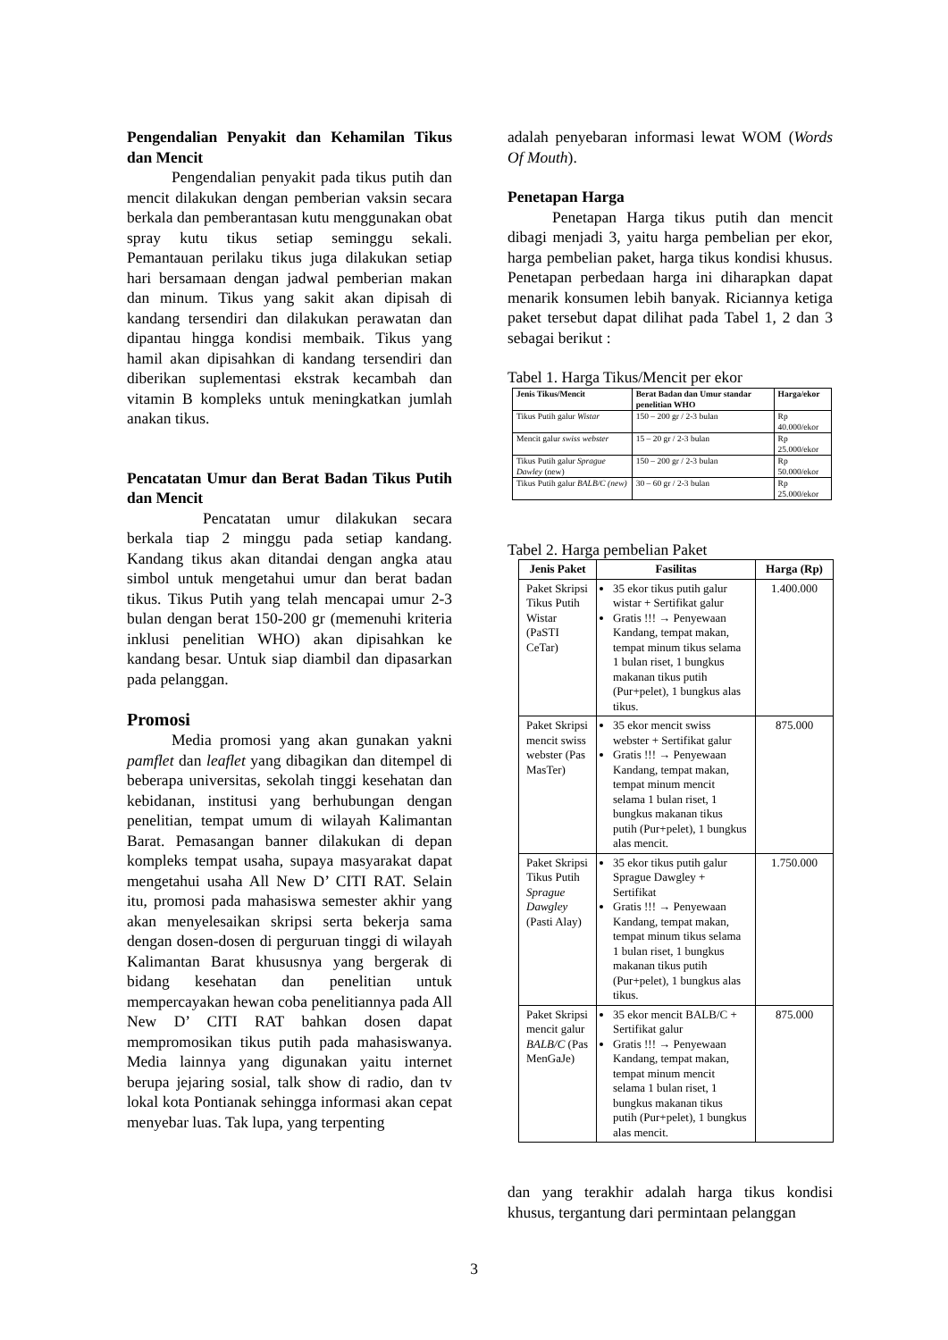Pengendalian Penyakit dan Kehamilan Tikus dan Mencit
Pengendalian penyakit pada tikus putih dan mencit dilakukan dengan pemberian vaksin secara berkala dan pemberantasan kutu menggunakan obat spray kutu tikus setiap seminggu sekali. Pemantauan perilaku tikus juga dilakukan setiap hari bersamaan dengan jadwal pemberian makan dan minum. Tikus yang sakit akan dipisah di kandang tersendiri dan dilakukan perawatan dan dipantau hingga kondisi membaik. Tikus yang hamil akan dipisahkan di kandang tersendiri dan diberikan suplementasi ekstrak kecambah dan vitamin B kompleks untuk meningkatkan jumlah anakan tikus.
Pencatatan Umur dan Berat Badan Tikus Putih dan Mencit
Pencatatan umur dilakukan secara berkala tiap 2 minggu pada setiap kandang. Kandang tikus akan ditandai dengan angka atau simbol untuk mengetahui umur dan berat badan tikus. Tikus Putih yang telah mencapai umur 2-3 bulan dengan berat 150-200 gr (memenuhi kriteria inklusi penelitian WHO) akan dipisahkan ke kandang besar. Untuk siap diambil dan dipasarkan pada pelanggan.
Promosi
Media promosi yang akan gunakan yakni pamflet dan leaflet yang dibagikan dan ditempel di beberapa universitas, sekolah tinggi kesehatan dan kebidanan, institusi yang berhubungan dengan penelitian, tempat umum di wilayah Kalimantan Barat. Pemasangan banner dilakukan di depan kompleks tempat usaha, supaya masyarakat dapat mengetahui usaha All New D’ CITI RAT. Selain itu, promosi pada mahasiswa semester akhir yang akan menyelesaikan skripsi serta bekerja sama dengan dosen-dosen di perguruan tinggi di wilayah Kalimantan Barat khususnya yang bergerak di bidang kesehatan dan penelitian untuk mempercayakan hewan coba penelitiannya pada All New D’ CITI RAT bahkan dosen dapat mempromosikan tikus putih pada mahasiswanya. Media lainnya yang digunakan yaitu internet berupa jejaring sosial, talk show di radio, dan tv lokal kota Pontianak sehingga informasi akan cepat menyebar luas. Tak lupa, yang terpenting
adalah penyebaran informasi lewat WOM (Words Of Mouth).
Penetapan Harga
Penetapan Harga tikus putih dan mencit dibagi menjadi 3, yaitu harga pembelian per ekor, harga pembelian paket, harga tikus kondisi khusus. Penetapan perbedaan harga ini diharapkan dapat menarik konsumen lebih banyak. Riciannya ketiga paket tersebut dapat dilihat pada Tabel 1, 2 dan 3 sebagai berikut :
Tabel 1. Harga Tikus/Mencit per ekor
| Jenis Tikus/Mencit | Berat Badan dan Umur standar penelitian WHO | Harga/ekor |
| --- | --- | --- |
| Tikus Putih galur Wistar | 150 – 200 gr / 2-3 bulan | Rp 40.000/ekor |
| Mencit galur swiss webster | 15 – 20 gr / 2-3 bulan | Rp 25.000/ekor |
| Tikus Putih galur Sprague Dawley (new) | 150 – 200 gr / 2-3 bulan | Rp 50.000/ekor |
| Tikus Putih galur BALB/C (new) | 30 – 60 gr / 2-3 bulan | Rp 25.000/ekor |
Tabel 2. Harga pembelian Paket
| Jenis Paket | Fasilitas | Harga (Rp) |
| --- | --- | --- |
| Paket Skripsi Tikus Putih Wistar (PaSTI CeTar) | 35 ekor tikus putih galur wistar + Sertifikat galur Gratis !!! → Penyewaan Kandang, tempat makan, tempat minum tikus selama 1 bulan riset, 1 bungkus makanan tikus putih (Pur+pelet), 1 bungkus alas tikus. | 1.400.000 |
| Paket Skripsi mencit swiss webster (Pas MasTer) | 35 ekor mencit swiss webster + Sertifikat galur Gratis !!! → Penyewaan Kandang, tempat makan, tempat minum mencit selama 1 bulan riset, 1 bungkus makanan tikus putih (Pur+pelet), 1 bungkus alas mencit. | 875.000 |
| Paket Skripsi Tikus Putih Sprague Dawgley (Pasti Alay) | 35 ekor tikus putih galur Sprague Dawgley + Sertifikat Gratis !!! → Penyewaan Kandang, tempat makan, tempat minum tikus selama 1 bulan riset, 1 bungkus makanan tikus putih (Pur+pelet), 1 bungkus alas tikus. | 1.750.000 |
| Paket Skripsi mencit galur BALB/C (Pas MenGaJe) | 35 ekor mencit BALB/C + Sertifikat galur Gratis !!! → Penyewaan Kandang, tempat makan, tempat minum mencit selama 1 bulan riset, 1 bungkus makanan tikus putih (Pur+pelet), 1 bungkus alas mencit. | 875.000 |
dan yang terakhir adalah harga tikus kondisi khusus, tergantung dari permintaan pelanggan
3